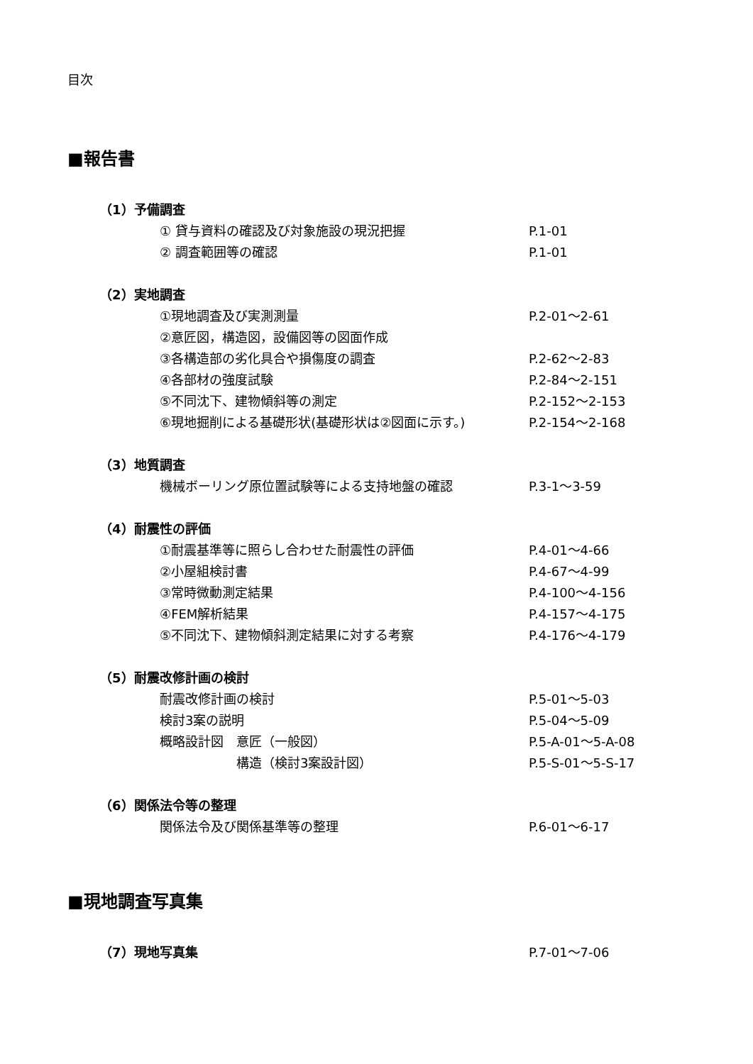目次
■報告書
（1）予備調査
① 貸与資料の確認及び対象施設の現況把握 P.1-01
② 調査範囲等の確認 P.1-01
（2）実地調査
①現地調査及び実測測量 P.2-01～2-61
②意匠図，構造図，設備図等の図面作成
③各構造部の劣化具合や損傷度の調査 P.2-62～2-83
④各部材の強度試験 P.2-84～2-151
⑤不同沈下、建物傾斜等の測定 P.2-152～2-153
⑥現地掘削による基礎形状(基礎形状は②図面に示す。) P.2-154～2-168
（3）地質調査
機械ボーリング原位置試験等による支持地盤の確認 P.3-1～3-59
（4）耐震性の評価
①耐震基準等に照らし合わせた耐震性の評価 P.4-01～4-66
②小屋組検討書 P.4-67～4-99
③常時微動測定結果 P.4-100～4-156
④FEM解析結果 P.4-157～4-175
⑤不同沈下、建物傾斜測定結果に対する考察 P.4-176～4-179
（5）耐震改修計画の検討
耐震改修計画の検討 P.5-01～5-03
検討3案の説明 P.5-04～5-09
概略設計図　意匠（一般図） P.5-A-01～5-A-08
　　　　　　構造（検討3案設計図） P.5-S-01～5-S-17
（6）関係法令等の整理
関係法令及び関係基準等の整理 P.6-01～6-17
■現地調査写真集
（7）現地写真集 P.7-01～7-06